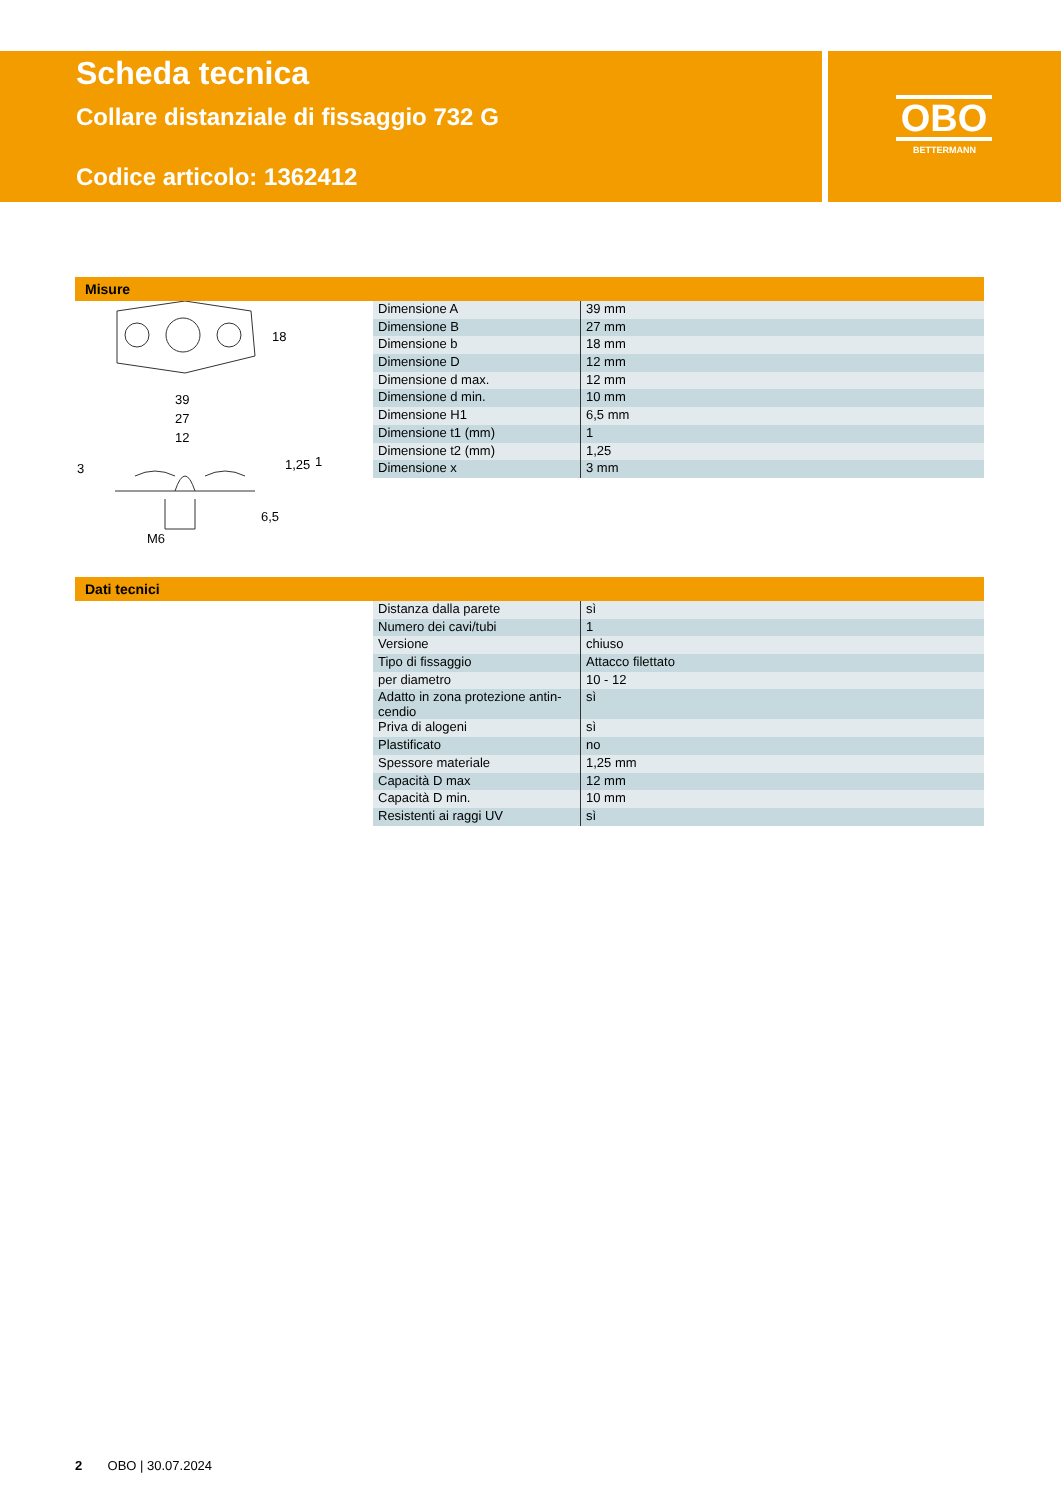Scheda tecnica
Collare distanziale di fissaggio 732 G
Codice articolo: 1362412
OBO
BETTERMANN
Misure
18
39
27
12
3
1,25
1
6,5
M6
| Dimensione A | 39 mm |
| Dimensione B | 27 mm |
| Dimensione b | 18 mm |
| Dimensione D | 12 mm |
| Dimensione d max. | 12 mm |
| Dimensione d min. | 10 mm |
| Dimensione H1 | 6,5 mm |
| Dimensione t1 (mm) | 1 |
| Dimensione t2 (mm) | 1,25 |
| Dimensione x | 3 mm |
Dati tecnici
| Distanza dalla parete | sì |
| Numero dei cavi/tubi | 1 |
| Versione | chiuso |
| Tipo di fissaggio | Attacco filettato |
| per diametro | 10 - 12 |
| Adatto in zona protezione antin- cendio | sì |
| Priva di alogeni | sì |
| Plastificato | no |
| Spessore materiale | 1,25 mm |
| Capacità D max | 12 mm |
| Capacità D min. | 10 mm |
| Resistenti ai raggi UV | sì |
2 OBO | 30.07.2024